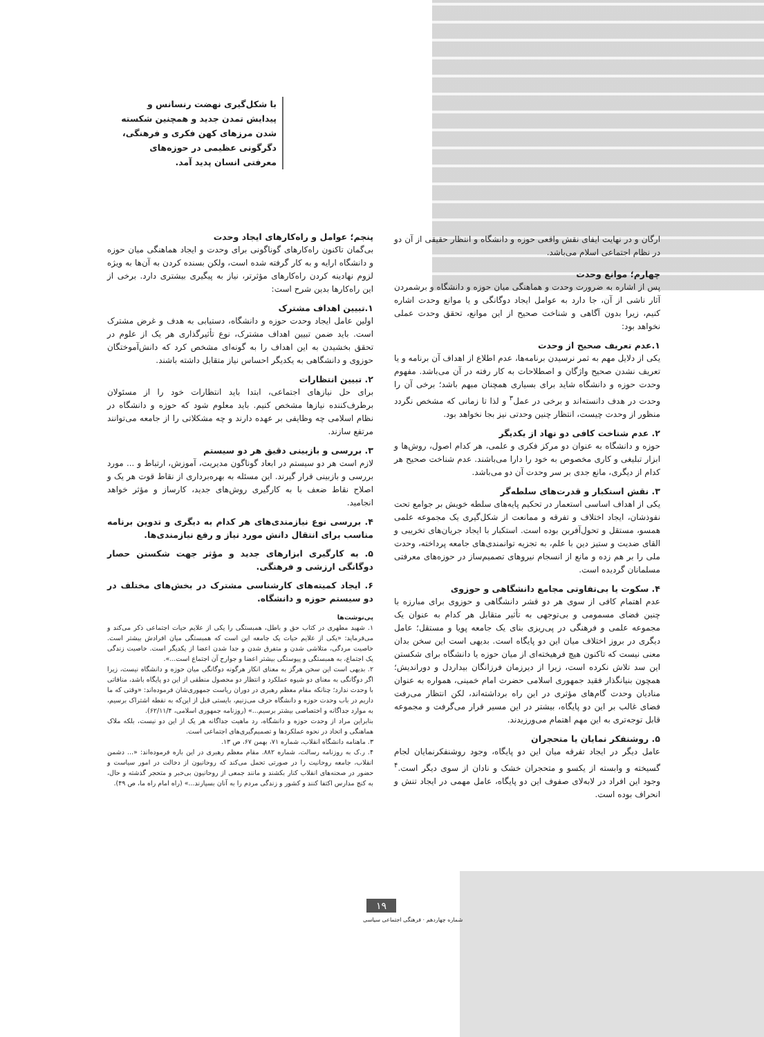با شکل‌گیری نهضت رنسانس و پیدایش تمدن جدید و همچنین شکسته شدن مرزهای کهن فکری و فرهنگی، دگرگونی عظیمی در حوزه‌های معرفتی انسان پدید آمد.
ارگان و در نهایت ایفای نقش واقعی حوزه و دانشگاه و انتظار حقیقی از آن دو در نظام اجتماعی اسلام می‌باشد.
چهارم؛ موانع وحدت
پس از اشاره به ضرورت وحدت و هماهنگی میان حوزه و دانشگاه و برشمردن آثار ناشی از آن، جا دارد به عوامل ایجاد دوگانگی و یا موانع وحدت اشاره کنیم، زیرا بدون آگاهی و شناخت صحیح از این موانع، تحقق وحدت عملی نخواهد بود:
۱.عدم تعریف صحیح از وحدت
یکی از دلایل مهم به ثمر نرسیدن برنامه‌ها، عدم اطلاع از اهداف آن برنامه و یا تعریف نشدن صحیح واژگان و اصطلاحات به کار رفته در آن می‌باشد. مفهوم وحدت حوزه و دانشگاه شاید برای بسیاری همچنان مبهم باشد؛ برخی آن را وحدت در هدف دانسته‌اند و برخی در عمل<sup>۳</sup> و لذا تا زمانی که مشخص نگردد منظور از وحدت چیست، انتظار چنین وحدتی نیز بجا نخواهد بود.
۲. عدم شناخت کافی دو نهاد از یکدیگر
حوزه و دانشگاه به عنوان دو مرکز فکری و علمی، هر کدام اصول، روش‌ها و ابزار تبلیغی و کاری مخصوص به خود را دارا می‌باشند. عدم شناخت صحیح هر کدام از دیگری، مانع جدی بر سر وحدت آن دو می‌باشد.
۳. نقش استکبار و قدرت‌های سلطه‌گر
یکی از اهداف اساسی استعمار در تحکیم پایه‌های سلطه خویش بر جوامع تحت نفوذشان، ایجاد اختلاف و تفرقه و ممانعت از شکل‌گیری یک مجموعه علمی همسو، مستقل و تحول‌آفرین بوده است. استکبار با ایجاد جریان‌های تخریبی و القای ضدیت و ستیز دین با علم، به تجزیه توانمندی‌های جامعه پرداخته، وحدت ملی را بر هم زده و مانع از انسجام نیروهای تصمیم‌ساز در حوزه‌های معرفتی مسلمانان گردیده است.
۴. سکوت یا بی‌تفاوتی مجامع دانشگاهی و حوزوی
عدم اهتمام کافی از سوی هر دو قشر دانشگاهی و حوزوی برای مبارزه با چنین فضای مسمومی و بی‌توجهی به تأثیر متقابل هر کدام به عنوان یک مجموعه علمی و فرهنگی در پی‌ریزی بنای یک جامعه پویا و مستقل؛ عامل دیگری در بروز اختلاف میان این دو پایگاه است. بدیهی است این سخن بدان معنی نیست که تاکنون هیچ فرهیخته‌ای از میان حوزه یا دانشگاه برای شکستن این سد تلاش نکرده است، زیرا از دیرزمان فرزانگان بیداردل و دوراندیش؛ همچون بنیانگذار فقید جمهوری اسلامی حضرت امام خمینی، همواره به عنوان منادیان وحدت گام‌های مؤثری در این راه برداشته‌اند، لکن انتظار می‌رفت فضای غالب بر این دو پایگاه، بیشتر در این مسیر قرار می‌گرفت و مجموعه قابل توجه‌تری به این مهم اهتمام می‌ورزیدند.
۵. روشنفکر نمایان یا متحجران
عامل دیگر در ایجاد تفرقه میان این دو پایگاه، وجود روشنفکرنمایان لجام گسیخته و وابسته از یکسو و متحجران خشک و نادان از سوی دیگر است.<sup>۴</sup> وجود این افراد در لابه‌لای صفوف این دو پایگاه، عامل مهمی در ایجاد تنش و انحراف بوده است.
پنجم؛ عوامل و راه‌کارهای ایجاد وحدت
بی‌گمان تاکنون راه‌کارهای گوناگونی برای وحدت و ایجاد هماهنگی میان حوزه و دانشگاه ارایه و به کار گرفته شده است، ولکن بسنده کردن به آن‌ها به ویژه لزوم نهادینه کردن راه‌کارهای مؤثرتر، نیاز به پیگیری بیشتری دارد. برخی از این راه‌کارها بدین شرح است:
۱.تبیین اهداف مشترک
اولین عامل ایجاد وحدت حوزه و دانشگاه، دستیابی به هدف و غرض مشترک است. باید ضمن تبیین اهداف مشترک، نوع تأثیرگذاری هر یک از علوم در تحقق بخشیدن به این اهداف را به گونه‌ای مشخص کرد که دانش‌آموختگان حوزوی و دانشگاهی به یکدیگر احساس نیاز متقابل داشته باشند.
۲. تبیین انتظارات
برای حل نیازهای اجتماعی، ابتدا باید انتظارات خود را از مسئولان برطرف‌کننده نیازها مشخص کنیم. باید معلوم شود که حوزه و دانشگاه در نظام اسلامی چه وظایفی بر عهده دارند و چه مشکلاتی را از جامعه می‌توانند مرتفع سازند.
۳. بررسی و بازبینی دقیق هر دو سیستم
لازم است هر دو سیستم در ابعاد گوناگون مدیریت، آموزش، ارتباط و ... مورد بررسی و بازبینی قرار گیرند. این مسئله به بهره‌برداری از نقاط قوت هر یک و اصلاح نقاط ضعف با به کارگیری روش‌های جدید، کارساز و مؤثر خواهد انجامید.
۴. بررسی نوع نیازمندی‌های هر کدام به دیگری و تدوین برنامه مناسب برای انتقال دانش مورد نیاز و رفع نیازمندی‌ها.
۵. به کارگیری ابزارهای جدید و مؤثر جهت شکستن حصار دوگانگی ارزشی و فرهنگی.
۶. ایجاد کمیته‌های کارشناسی مشترک در بخش‌های مختلف در دو سیستم حوزه و دانشگاه.
پی‌نوشت‌ها
۱. شهید مطهری در کتاب حق و باطل، همبستگی را یکی از علایم حیات اجتماعی ذکر می‌کند و می‌فرماید: «یکی از علایم حیات یک جامعه این است که همبستگی میان افرادش بیشتر است. خاصیت مردگی، متلاشی شدن و متفرق شدن و جدا شدن اعضا از یکدیگر است. خاصیت زندگی یک اجتماع، به همبستگی و پیوستگی بیشتر اعضا و جوارح آن اجتماع است...».
۲. بدیهی است این سخن هرگز به معنای انکار هرگونه دوگانگی میان حوزه و دانشگاه نیست، زیرا اگر دوگانگی به معنای دو شیوه عملکرد و انتظار دو محصول منطقی از این دو پایگاه باشد، منافاتی با وحدت ندارد؛ چنانکه مقام معظم رهبری در دوران ریاست جمهوری‌شان فرموده‌اند: «وقتی که ما داریم در باب وحدت حوزه و دانشگاه حرف می‌زنیم، بایستی قبل از این‌که به نقطه اشتراک برسیم، به موارد جداگانه و اختصاصی بیشتر برسیم...» (روزنامه جمهوری اسلامی، ۶۲/۱۱/۴).
بنابراین مراد از وحدت حوزه و دانشگاه، رد ماهیت جداگانه هر یک از این دو نیست، بلکه ملاک هماهنگی و اتحاد در نحوه عملکردها و تصمیم‌گیری‌های اجتماعی است.
۳. ماهنامه دانشگاه انقلاب، شماره ۷۱، بهمن ۶۷، ص ۱۳.
۴. ر.ک به روزنامه رسالت، شماره ۸۸۲. مقام معظم رهبری در این باره فرموده‌اند: «... دشمن انقلاب، جامعه روحانیت را در صورتی تحمل می‌کند که روحانیون از دخالت در امور سیاست و حضور در صحنه‌های انقلاب کنار بکشند و مانند جمعی از روحانیون بی‌خبر و متحجر گذشته و حال، به کنج مدارس اکتفا کنند و کشور و زندگی مردم را به آنان بسپارند...» (راه امام راه ما، ص ۴۹).
۱۹
شماره چهاردهم · فرهنگی اجتماعی سیاسی